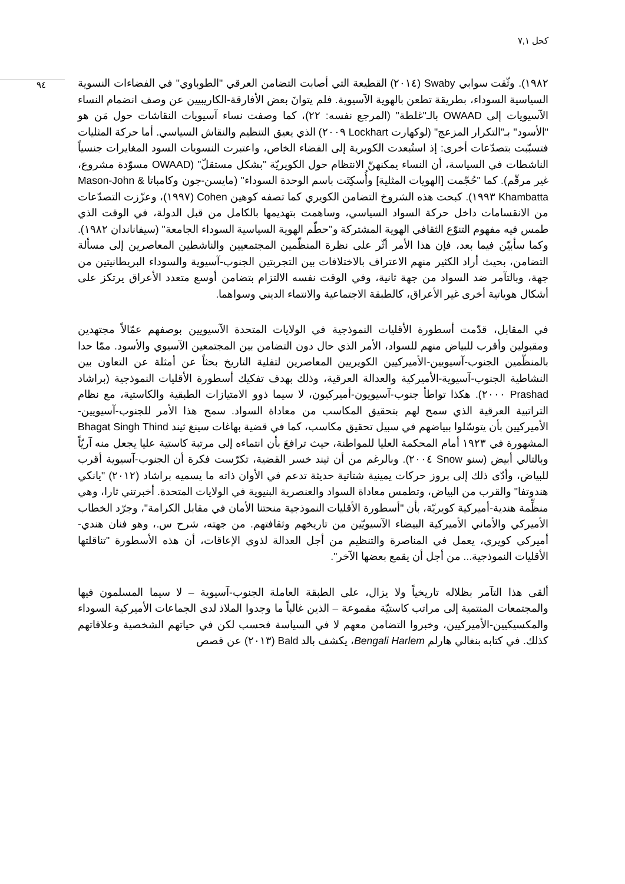كحل ٧,١
٩٤
١٩٨٢). وثّقت سوابي Swaby (٢٠١٤) القطيعة التي أصابت التضامن العرقي "الطوباوي" في الفضاءات النسوية السياسية السوداء، بطريقة تطعن بالهوية الآسيوية. فلم يتوانَ بعض الأفارقة-الكاريبيين عن وصف انضمام النساء الآسيويات إلى OWAAD بالـ"غلطة" (المرجع نفسه: ٢٢)، كما وصفت نساء آسيويات النقاشات حول مَن هو "الأسود" بـ"التكرار المزعج" (لوكهارت Lockhart ٢٠٠٩) الذي يعيق التنظيم والنقاش السياسي. أما حركة المثليات فتسبّبت بتصدّعات أخرى: إذ استُبعدت الكويرية إلى الفضاء الخاص، واعتبرت النسويات السود المغايرات جنسياً الناشطات في السياسة، أن النساء يمكنهنّ الانتظام حول الكويريّة "بشكل مستقلّ" (OWAAD مسوّدة مشروع، غير مرقّم). كما "حُجّمت [الهويات المثلية] وأُسكِتَت باسم الوحدة السوداء" (مايسن-جون وكامباتا Mason-John & Khambatta ١٩٩٣). كبحت هذه الشروخ التضامن الكويري كما تصفه كوهين Cohen (١٩٩٧)، وعزّزت التصدّعات من الانقسامات داخل حركة السواد السياسي، وساهمت بتهديمها بالكامل من قبل الدولة، في الوقت الذي طمس فيه مفهوم التنوّع الثقافي الهوية المشتركة و"حطّم الهوية السياسية السوداء الجامعة" (سيفاناندان ١٩٨٢). وكما سأبيّن فيما بعد، فإن هذا الأمر أثّر على نظرة المنظّمين المجتمعيين والناشطين المعاصرين إلى مسألة التضامن، بحيث أراد الكثير منهم الاعتراف بالاختلافات بين التجربتين الجنوب-آسيوية والسوداء البريطانيتين من جهة، وبالتآمر ضد السواد من جهة ثانية، وفي الوقت نفسه الالتزام بتضامن أوسع متعدد الأعراق يرتكز على أشكال هوياتية أخرى غير الأعراق، كالطبقة الاجتماعية والانتماء الديني وسواهما.
في المقابل، قدّمت أسطورة الأقليات النموذجية في الولايات المتحدة الآسيويين بوصفهم عمّالاً مجتهدين ومقبولين وأقرب للبياض منهم للسواد، الأمر الذي حال دون التضامن بين المجتمعين الآسيوي والأسود. ممّا حدا بالمنظّمين الجنوب-آسيويين-الأميركيين الكويريين المعاصرين لتفلية التاريخ بحثاً عن أمثلة عن التعاون بين النشاطية الجنوب-آسيوية-الأميركية والعدالة العرقية، وذلك بهدف تفكيك أسطورة الأقليات النموذجية (براشاد Prashad ٢٠٠٠). هكذا تواطأ جنوب-آسيويون-أميركيون، لا سيما ذوو الامتيازات الطبقية والكاستية، مع نظام التراتبية العرقية الذي سمح لهم بتحقيق المكاسب من معاداة السواد. سمح هذا الأمر للجنوب-آسيويين-الأميركيين بأن يتوسّلوا ببياضهم في سبيل تحقيق مكاسب، كما في قضية بهاغات سينغ ثيند Bhagat Singh Thind المشهورة في ١٩٢٣ أمام المحكمة العليا للمواطنة، حيث ترافعَ بأن انتماءه إلى مرتبة كاستية عليا يجعل منه آريّاً وبالتالي أبيض (سنو Snow ٢٠٠٤). وبالرغم من أن ثيند خسر القضية، تكرّست فكرة أن الجنوب-آسيوية أقرب للبياض، وأدّى ذلك إلى بروز حركات يمينية شتاتية حديثة تدعم في الأوان ذاته ما يسميه براشاد (٢٠١٢) "يانكي هندوتفا" والقرب من البياض، وتطمس معاداة السواد والعنصرية البنيوية في الولايات المتحدة. أخبرتني ثارا، وهي منظِّمة هندية-أميركية كويريّة، بأن "أسطورة الأقليات النموذجية منحتنا الأمان في مقابل الكرامة"، وجرّد الخطاب الأميركي والأماني الأميركية البيضاء الآسيويّين من تاريخهم وثقافتهم. من جهته، شرح س.، وهو فنان هندي-أميركي كويري، يعمل في المناصرة والتنظيم من أجل العدالة لذوي الإعاقات، أن هذه الأسطورة "تناقلتها الأقليات النموذجية... من أجل أن يقمع بعضها الآخر".
ألقى هذا التآمر بظلاله تاريخياً ولا يزال، على الطبقة العاملة الجنوب-آسيوية – لا سيما المسلمون فيها والمجتمعات المنتمية إلى مراتب كاستيّة مقموعة – الذين غالباً ما وجدوا الملاذ لدى الجماعات الأميركية السوداء والمكسيكيين-الأميركيين، وخبروا التضامن معهم لا في السياسة فحسب لكن في حياتهم الشخصية وعلاقاتهم كذلك. في كتابه بنغالي هارلم Bengali Harlem، يكشف بالد Bald (٢٠١٣) عن قصص